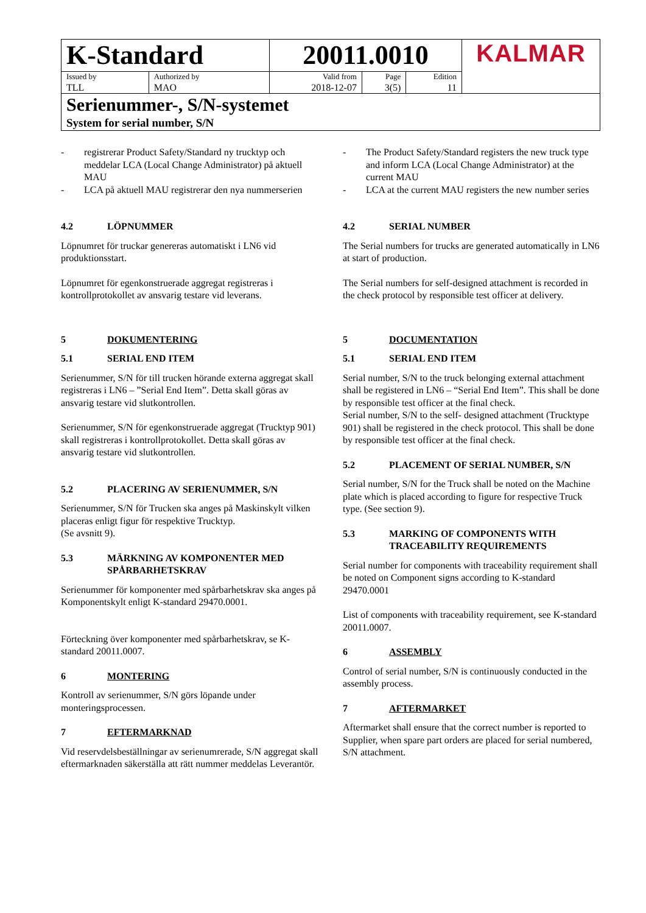| K-Standard | | 20011.0010 | | | KALMAR |
| Issued by TLL | Authorized by MAO | Valid from 2018-12-07 | Page 3(5) | Edition 11 | |
| Serienummer-, S/N-systemet System for serial number, S/N | | | | | |
- registrerar Product Safety/Standard ny trucktyp och meddelar LCA (Local Change Administrator) på aktuell MAU
- LCA på aktuell MAU registrerar den nya nummerserien
4.2 LÖPNUMMER
Löpnumret för truckar genereras automatiskt i LN6 vid produktionsstart.
Löpnumret för egenkonstruerade aggregat registreras i kontrollprotokollet av ansvarig testare vid leverans.
5 DOKUMENTERING
5.1 SERIAL END ITEM
Serienummer, S/N för till trucken hörande externa aggregat skall registreras i LN6 – ”Serial End Item”. Detta skall göras av ansvarig testare vid slutkontrollen.
Serienummer, S/N för egenkonstruerade aggregat (Trucktyp 901) skall registreras i kontrollprotokollet. Detta skall göras av ansvarig testare vid slutkontrollen.
5.2 PLACERING AV SERIENUMMER, S/N
Serienummer, S/N för Trucken ska anges på Maskinskylt vilken placeras enligt figur för respektive Trucktyp.
(Se avsnitt 9).
5.3 MÄRKNING AV KOMPONENTER MED SPÅRBARHETSKRAV
Serienummer för komponenter med spårbarhetskrav ska anges på Komponentskylt enligt K-standard 29470.0001.
Förteckning över komponenter med spårbarhetskrav, se K-standard 20011.0007.
6 MONTERING
Kontroll av serienummer, S/N görs löpande under monteringsprocessen.
7 EFTERMARKNAD
Vid reservdelsbeställningar av serienumrerade, S/N aggregat skall eftermarknaden säkerställa att rätt nummer meddelas Leverantör.
- The Product Safety/Standard registers the new truck type and inform LCA (Local Change Administrator) at the current MAU
- LCA at the current MAU registers the new number series
4.2 SERIAL NUMBER
The Serial numbers for trucks are generated automatically in LN6 at start of production.
The Serial numbers for self-designed attachment is recorded in the check protocol by responsible test officer at delivery.
5 DOCUMENTATION
5.1 SERIAL END ITEM
Serial number, S/N to the truck belonging external attachment shall be registered in LN6 – “Serial End Item”. This shall be done by responsible test officer at the final check.
Serial number, S/N to the self- designed attachment (Trucktype 901) shall be registered in the check protocol. This shall be done by responsible test officer at the final check.
5.2 PLACEMENT OF SERIAL NUMBER, S/N
Serial number, S/N for the Truck shall be noted on the Machine plate which is placed according to figure for respective Truck type. (See section 9).
5.3 MARKING OF COMPONENTS WITH TRACEABILITY REQUIREMENTS
Serial number for components with traceability requirement shall be noted on Component signs according to K-standard 29470.0001
List of components with traceability requirement, see K-standard 20011.0007.
6 ASSEMBLY
Control of serial number, S/N is continuously conducted in the assembly process.
7 AFTERMARKET
Aftermarket shall ensure that the correct number is reported to Supplier, when spare part orders are placed for serial numbered, S/N attachment.